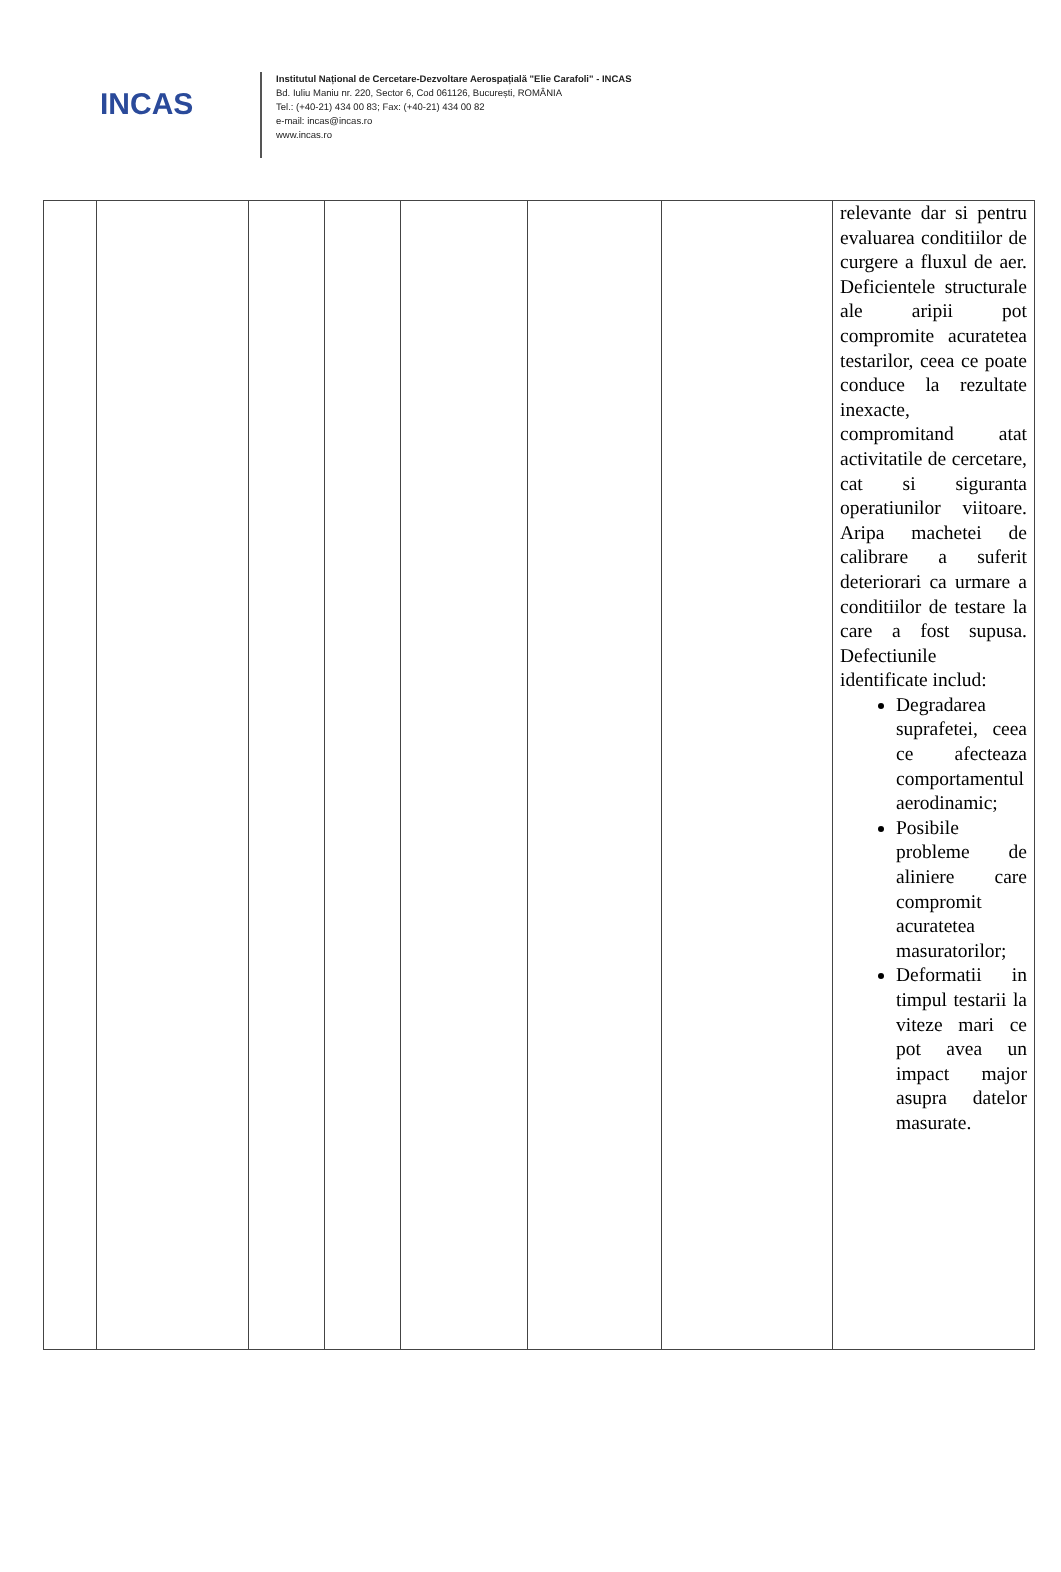INCAS
Institutul Național de Cercetare-Dezvoltare Aerospațială "Elie Carafoli" - INCAS
Bd. Iuliu Maniu nr. 220, Sector 6, Cod 061126, București, ROMÂNIA
Tel.: (+40-21) 434 00 83; Fax: (+40-21) 434 00 82
e-mail: incas@incas.ro
www.incas.ro
| | | | | | | | relevante dar si pentru evaluarea conditiilor de curgere a fluxul de aer. Deficientele structurale ale aripii pot compromite acuratetea testarilor, ceea ce poate conduce la rezultate inexacte, compromitand atat activitatile de cercetare, cat si siguranta operatiunilor viitoare. Aripa machetei de calibrare a suferit deteriorari ca urmare a conditiilor de testare la care a fost supusa. Defectiunile identificate includ: Degradarea suprafetei, ceea ce afecteaza comportamentul aerodinamic; Posibile probleme de aliniere care compromit acuratetea masuratorilor; Deformatii in timpul testarii la viteze mari ce pot avea un impact major asupra datelor masurate. |